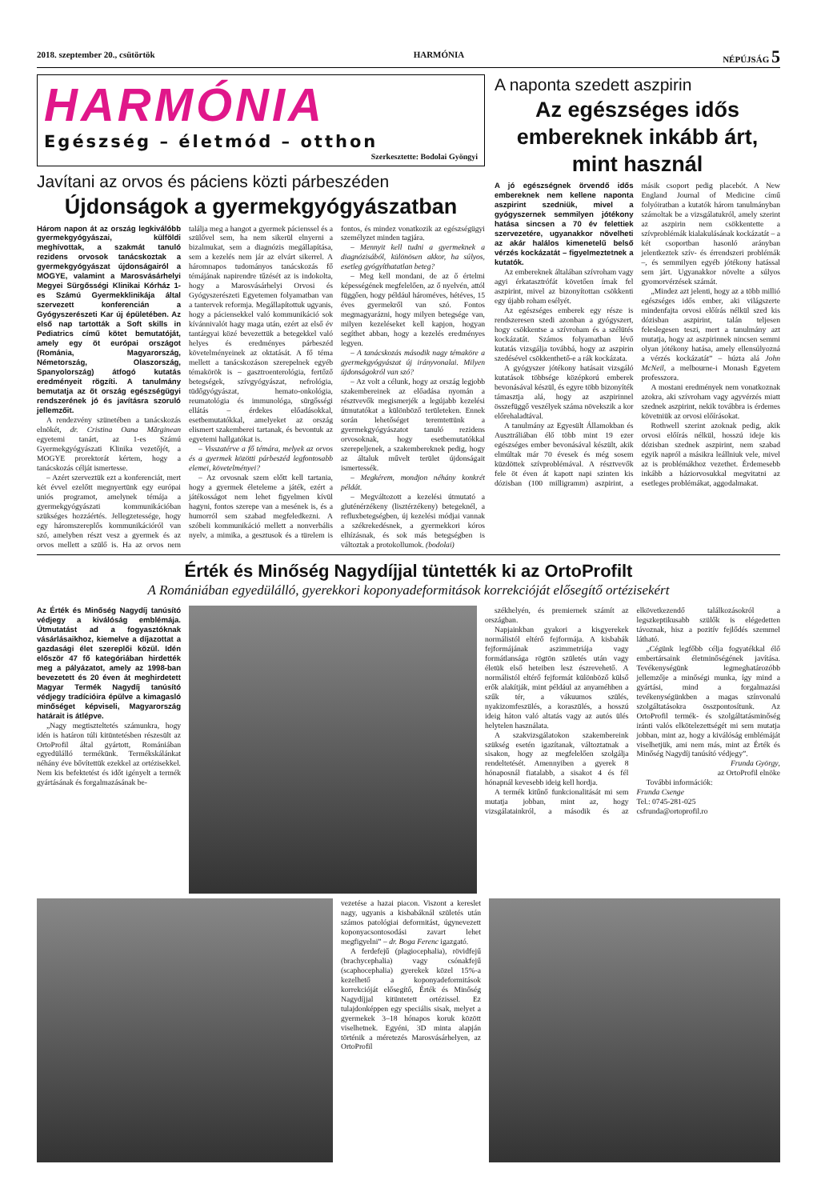2018. szeptember 20., csütörtök HARMÓNIA NÉPÚJSÁG 5
HARMÓNIA
Egészség – életmód – otthon
Szerkesztette: Bodolai Gyöngyi
Javítani az orvos és páciens közti párbeszéden
Újdonságok a gyermekgyógyászatban
Három napon át az ország legkiválóbb gyermekgyógyászai, külföldi meghívottak, a szakmát tanuló rezidens orvosok tanácskoztak a gyermekgyógyászat újdonságairól a MOGYE, valamint a Marosvásárhelyi Megyei Sürgősségi Klinikai Kórház 1-es Számú Gyermekklinikája által szervezett konferencián a Gyógyszerészeti Kar új épületében. Az első nap tartották a Soft skills in Pediatrics című kötet bemutatóját, amely egy öt európai országot (Románia, Magyarország, Németország, Olaszország, Spanyolország) átfogó kutatás eredményeit rögzíti. A tanulmány bemutatja az öt ország egészségügyi rendszerének jó és javításra szoruló jellemzőit.
A rendezvény szünetében a tanácskozás elnökét, dr. Cristina Oana Mărginean egyetemi tanárt, az 1-es Számú Gyermekgyógyászati Klinika vezetőjét, a MOGYE prorektorát kértem, hogy a tanácskozás célját ismertesse.
– Azért szerveztük ezt a konferenciát, mert két évvel ezelőtt megnyertünk egy európai uniós programot, amelynek témája a gyermekgyógyászati kommunikációban szükséges hozzáértés. Jellegzetessége, hogy egy háromszereplős kommunikációról van szó, amelyben részt vesz a gyermek és az orvos mellett a szülő is. Ha az orvos nem találja meg a hangot a gyermek pácienssel és a szülővel sem, ha nem sikerül elnyerni a bizalmukat, sem a diagnózis megállapítása, sem a kezelés nem jár az elvárt sikerrel. A háromnapos tudományos tanácskozás fő témájának napirendre tűzését az is indokolta, hogy a Marosvásárhelyi Orvosi és Gyógyszerészeti Egyetemen folyamatban van a tantervek reformja. Megállapítottuk ugyanis, hogy a páciensekkel való kommunikáció sok kívánnivalót hagy maga után, ezért az első év tantárgyai közé bevezettük a betegekkel való helyes és eredményes párbeszéd követelményeinek az oktatását. A fő téma mellett a tanácskozáson szerepelnek egyéb témakörök is – gasztroenterológia, fertőző betegségek, szívgyógyászat, nefrológia, tüdőgyógyászat, hemato-onkológia, reumatológia és immunológa, sürgősségi ellátás – érdekes előadásokkal, esetbemutatókkal, amelyeket az ország elismert szakemberei tartanak, és bevontuk az egyetemi hallgatókat is.
– Visszatérve a fő témára, melyek az orvos és a gyermek közötti párbeszéd legfontosabb elemei, követelményei?
– Az orvosnak szem előtt kell tartania, hogy a gyermek életeleme a játék, ezért a játékosságot nem lehet figyelmen kívül hagyni, fontos szerepe van a mesének is, és a humorról sem szabad megfeledkezni. A szóbeli kommunikáció mellett a nonverbális nyelv, a mimika, a gesztusok és a türelem is fontos, és mindez vonatkozik az egészségügyi személyzet minden tagjára.
– Mennyit kell tudni a gyermeknek a diagnózisából, különösen akkor, ha súlyos, esetleg gyógyíthatatlan beteg?
– Meg kell mondani, de az ő értelmi képességének megfelelően, az ő nyelvén, attól függően, hogy például hároméves, hétéves, 15 éves gyermekről van szó. Fontos megmagyarázni, hogy milyen betegsége van, milyen kezeléseket kell kapjon, hogyan segíthet abban, hogy a kezelés eredményes legyen.
– A tanácskozás második nagy témaköre a gyermekgyógyászat új irányvonalai. Milyen újdonságokról van szó?
– Az volt a célunk, hogy az ország legjobb szakembereinek az előadása nyomán a résztvevők megismerjék a legújabb kezelési útmutatókat a különböző területeken. Ennek során lehetőséget teremtettünk a gyermekgyógyászatot tanuló rezidens orvosoknak, hogy esetbemutatókkal szerepeljenek, a szakembereknek pedig, hogy az általuk művelt terület újdonságait ismertessék.
– Megkérem, mondjon néhány konkrét példát.
– Megváltozott a kezelési útmutató a gluténérzékeny (lisztérzékeny) betegeknél, a refluxbetegségben, új kezelési módjai vannak a székrekedésnek, a gyermekkori kóros elhízásnak, és sok más betegségben is változtak a protokollumok. (bodolai)
A naponta szedett aszpirin
Az egészséges idős embereknek inkább árt, mint használ
A jó egészségnek örvendő idős embereknek nem kellene naponta aszpirint szedniük, mivel a gyógyszernek semmilyen jótékony hatása sincsen a 70 év felettiek szervezetére, ugyanakkor növelheti az akár halálos kimenetelű belső vérzés kockázatát – figyelmeztetnek a kutatók.
Az embereknek általában szívroham vagy agyi érkatasztrófát követően írnak fel aszpirint, mivel az bizonyítottan csökkenti egy újabb roham esélyét.
Az egészséges emberek egy része is rendszeresen szedi azonban a gyógyszert, hogy csökkentse a szívroham és a szélütés kockázatát. Számos folyamatban lévő kutatás vizsgálja továbbá, hogy az aszpirin szedésével csökkenthető-e a rák kockázata.
A gyógyszer jótékony hatásait vizsgáló kutatások többsége középkorú emberek bevonásával készül, és egyre több bizonyíték támasztja alá, hogy az aszpirinnel összefüggő veszélyek száma növekszik a kor előrehaladtával.
A tanulmány az Egyesült Államokban és Ausztráliában élő több mint 19 ezer egészséges ember bevonásával készült, akik elmúltak már 70 évesek és még sosem küzdöttek szívproblémával. A résztvevők fele öt éven át kapott napi szinten kis dózisban (100 milligramm) aszpirint, a másik csoport pedig placebót. A New England Journal of Medicine című folyóiratban a kutatók három tanulmányban számoltak be a vizsgálatukról, amely szerint az aszpirin nem csökkentette a szívproblémák kialakulásának kockázatát – a két csoportban hasonló arányban jelentkeztek szív- és érrendszeri problémák –, és semmilyen egyéb jótékony hatással sem járt. Ugyanakkor növelte a súlyos gyomorvérzések számát.
„Mindez azt jelenti, hogy az a több millió egészséges idős ember, aki világszerte mindenfajta orvosi előírás nélkül szed kis dózisban aszpirint, talán teljesen feleslegesen teszi, mert a tanulmány azt mutatja, hogy az aszpirinnek nincsen semmi olyan jótékony hatása, amely ellensúlyozná a vérzés kockázatát” – húzta alá John McNeil, a melbourne-i Monash Egyetem professzora.
A mostani eredmények nem vonatkoznak azokra, aki szívroham vagy agyvérzés miatt szednek aszpirint, nekik továbbra is érdemes követniük az orvosi előírásokat.
Rothwell szerint azoknak pedig, akik orvosi előírás nélkül, hosszú ideje kis dózisban szednek aszpirint, nem szabad egyik napról a másikra leállniuk vele, mivel az is problémákhoz vezethet. Érdemesebb inkább a háziorvosukkal megvitatni az esetleges problémákat, aggodalmakat.
Érték és Minőség Nagydíjjal tüntették ki az OrtoProfilt
A Romániában egyedülálló, gyerekkori koponyadeformitások korrekcióját elősegítő ortézisekért
Az Érték és Minőség Nagydíj tanúsító védjegy a kiválóság emblémája. Útmutatást ad a fogyasztóknak vásárlásaikhoz, kiemelve a díjazottat a gazdasági élet szereplői közül. Idén először 47 fő kategóriában hirdették meg a pályázatot, amely az 1998-ban bevezetett és 20 éven át meghirdetett Magyar Termék Nagydíj tanúsító védjegy tradícióira épülve a kimagasló minőséget képviseli, Magyarország határait is átlépve.
„Nagy megtiszteltetés számunkra, hogy idén is határon túli kitüntetésben részesült az OrtoProfil által gyártott, Romániában egyedülálló termékünk. Termékskálánkat néhány éve bővítettük ezekkel az ortézisekkel. Nem kis befektetést és időt igényelt a termék gyártásának és forgalmazásának be-
székhelyén, és premiernek számít az országban.
Napjainkban gyakori a kisgyerekek normálistól eltérő fejformája. A kisbabák fejformájának aszimmetriája vagy formátlansága rögtön születés után vagy életük első heteiben lesz észrevehető. A normálistól eltérő fejformát különböző külső erők alakítják, mint például az anyaméhben a szűk tér, a vákuumos szülés, nyakizomfeszülés, a koraszülés, a hosszú ideig háton való altatás vagy az autós ülés helytelen használata.
A szakvizsgálatokon szakembereink szükség esetén igazítanak, változtatnak a sisakon, hogy az megfelelően szolgálja rendeltetését. Amennyiben a gyerek 8 hónaposnál fiatalabb, a sisakot 4 és fél hónapnál kevesebb ideig kell hordja.
A termék kitűnő funkcionalitását mi sem mutatja jobban, mint az, hogy vizsgálatainkról, a második és az elkövetkezendő találkozásokról a legszkeptikusabb szülők is elégedetten távoznak, hisz a pozitív fejlődés szemmel látható.
„Cégünk legfőbb célja fogyatékkal élő embertársaink életminőségének javítása. Tevékenységünk legmeghatározóbb jellemzője a minőségi munka, így mind a gyártási, mind a forgalmazási tevékenységünkben a magas színvonalú szolgáltatásokra összpontosítunk. Az OrtoProfil termék- és szolgáltatásminőség iránti valós elkötelezettségét mi sem mutatja jobban, mint az, hogy a kiválóság emblémáját viselhetjük, ami nem más, mint az Érték és Minőség Nagydíj tanúsító védjegy”.
Frunda György,
az OrtoProfil elnöke
További információk:
Frunda Csenge
Tel.: 0745-281-025
csfrunda@ortoprofil.ro
vezetése a hazai piacon. Viszont a kereslet nagy, ugyanis a kisbabáknál születés után számos patológiai deformitást, úgynevezett koponyacsontosodási zavart lehet megfigyelni” – dr. Boga Ferenc igazgató.
A ferdefejű (plagiocephalia), rövidfejű (brachycephalia) vagy csónakfejű (scaphocephalia) gyerekek közel 15%-a kezelhető a koponyadeformitások korrekcióját elősegítő, Érték és Minőség Nagydíjjal kitüntetett ortézissel. Ez tulajdonképpen egy speciális sisak, melyet a gyermekek 3–18 hónapos koruk között viselhetnek. Egyéni, 3D minta alapján történik a méretezés Marosvásárhelyen, az OrtoProfil